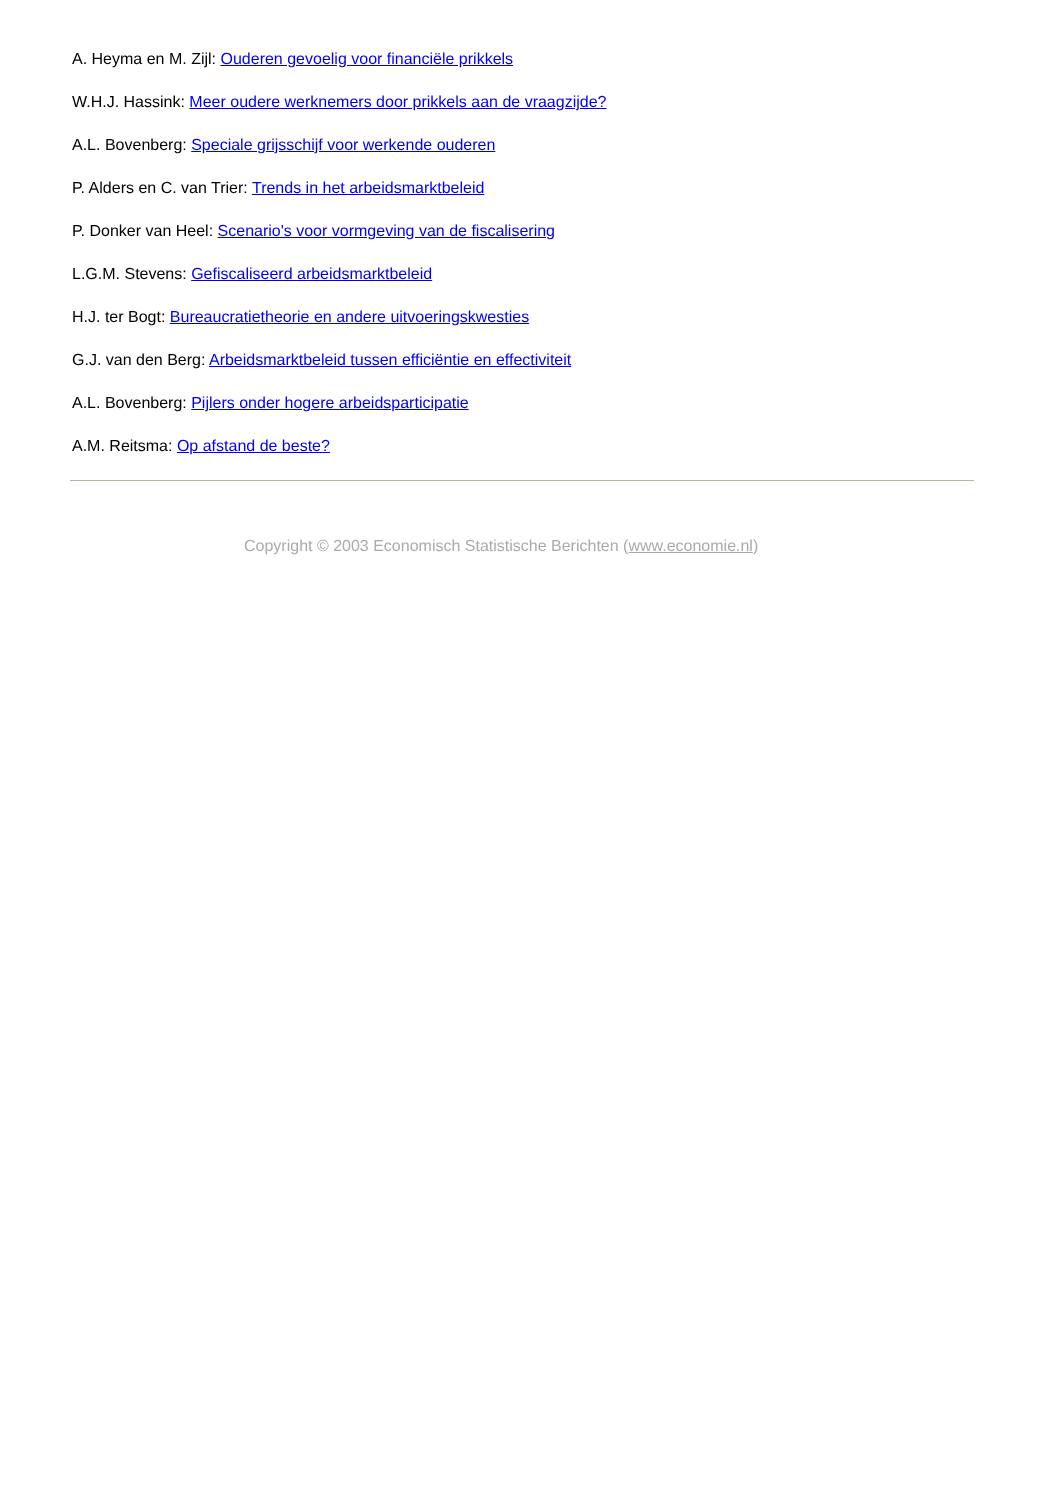A. Heyma en M. Zijl: Ouderen gevoelig voor financiële prikkels
W.H.J. Hassink: Meer oudere werknemers door prikkels aan de vraagzijde?
A.L. Bovenberg: Speciale grijsschijf voor werkende ouderen
P. Alders en C. van Trier: Trends in het arbeidsmarktbeleid
P. Donker van Heel: Scenario's voor vormgeving van de fiscalisering
L.G.M. Stevens: Gefiscaliseerd arbeidsmarktbeleid
H.J. ter Bogt: Bureaucratietheorie en andere uitvoeringskwesties
G.J. van den Berg: Arbeidsmarktbeleid tussen efficiëntie en effectiviteit
A.L. Bovenberg: Pijlers onder hogere arbeidsparticipatie
A.M. Reitsma: Op afstand de beste?
Copyright © 2003 Economisch Statistische Berichten (www.economie.nl)